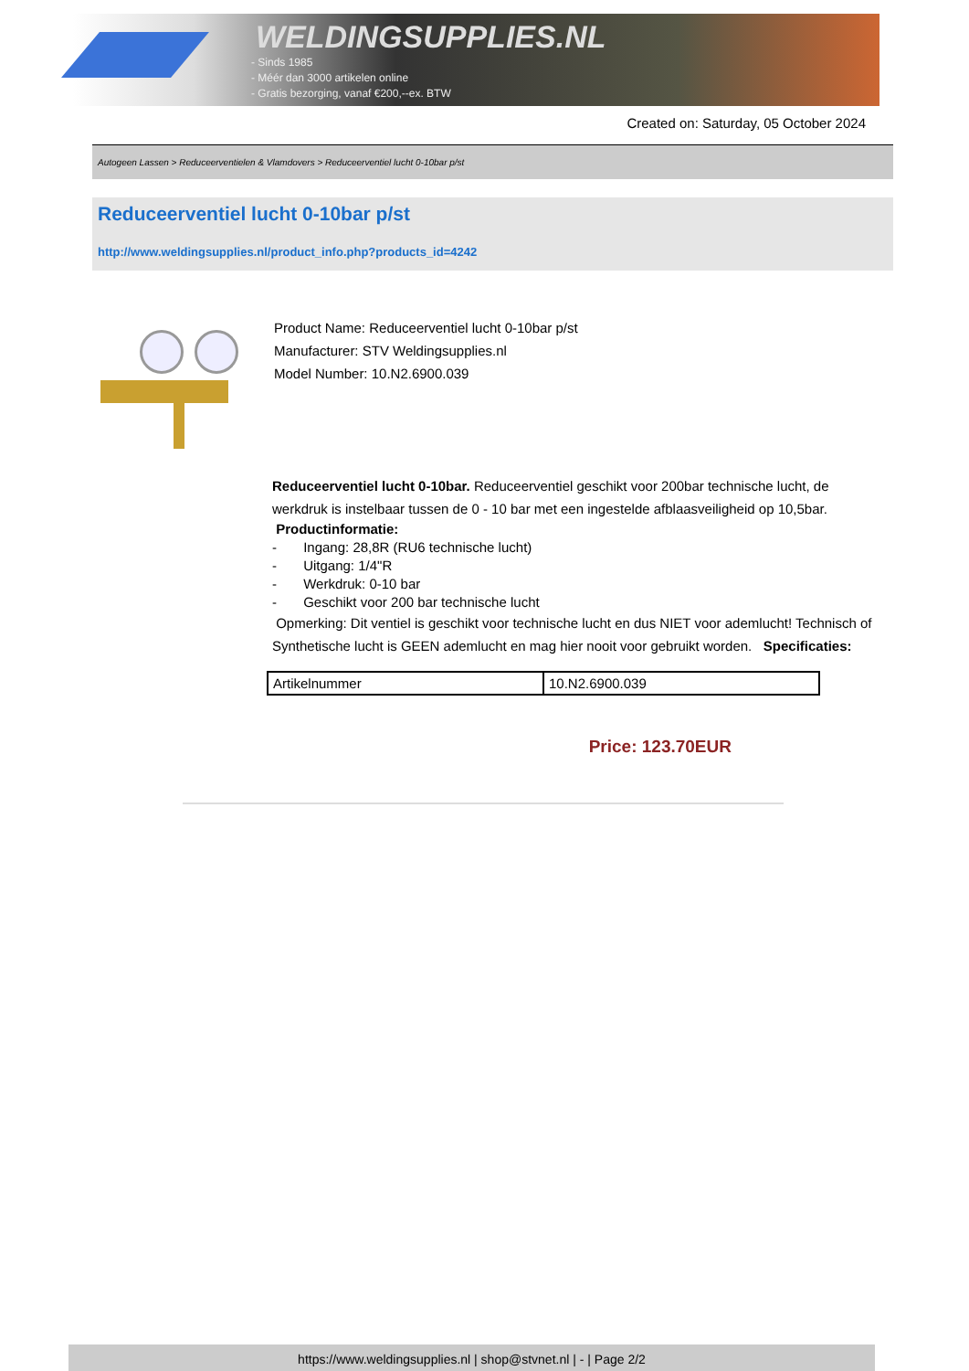WELDINGSUPPLIES.NL
- Sinds 1985
- Méér dan 3000 artikelen online
- Gratis bezorging, vanaf €200,--ex. BTW
Created on: Saturday, 05 October 2024
Autogeen Lassen > Reduceerventielen & Vlamdovers > Reduceerventiel lucht 0-10bar p/st
Reduceerventiel lucht 0-10bar p/st
http://www.weldingsupplies.nl/product_info.php?products_id=4242
Product Name: Reduceerventiel lucht 0-10bar p/st
Manufacturer: STV Weldingsupplies.nl
Model Number: 10.N2.6900.039
Reduceerventiel lucht 0-10bar. Reduceerventiel geschikt voor 200bar technische lucht, de werkdruk is instelbaar tussen de 0 - 10 bar met een ingestelde afblaasveiligheid op 10,5bar.
Productinformatie:
- Ingang: 28,8R (RU6 technische lucht)
- Uitgang: 1/4"R
- Werkdruk: 0-10 bar
- Geschikt voor 200 bar technische lucht
Opmerking: Dit ventiel is geschikt voor technische lucht en dus NIET voor ademlucht! Technisch of Synthetische lucht is GEEN ademlucht en mag hier nooit voor gebruikt worden. Specificaties:
| Artikelnummer | 10.N2.6900.039 |
Price: 123.70EUR
https://www.weldingsupplies.nl | shop@stvnet.nl | - | Page 2/2